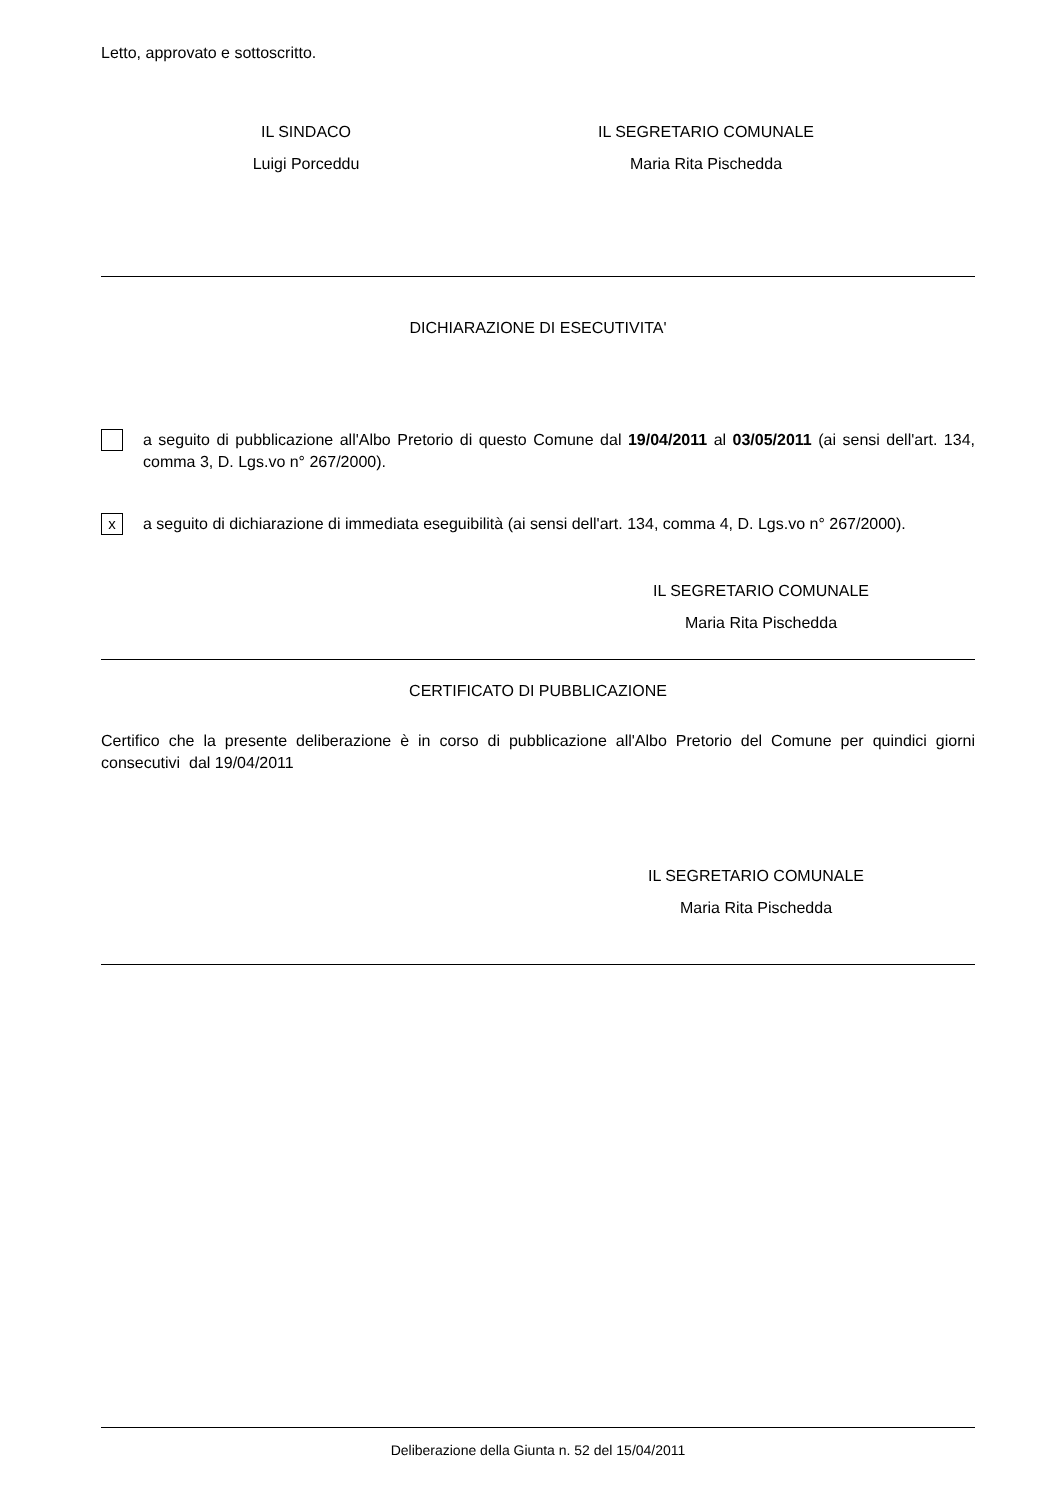Letto, approvato e sottoscritto.
IL SINDACO
Luigi Porceddu
IL SEGRETARIO COMUNALE
Maria Rita Pischedda
DICHIARAZIONE DI ESECUTIVITA'
a seguito di pubblicazione all'Albo Pretorio di questo Comune dal 19/04/2011 al 03/05/2011 (ai sensi dell'art. 134, comma 3, D. Lgs.vo n° 267/2000).
x
a seguito di dichiarazione di immediata eseguibilità (ai sensi dell'art. 134, comma 4, D. Lgs.vo n° 267/2000).
IL SEGRETARIO COMUNALE
Maria Rita Pischedda
CERTIFICATO DI PUBBLICAZIONE
Certifico che la presente deliberazione è in corso di pubblicazione all'Albo Pretorio del Comune per quindici giorni consecutivi dal 19/04/2011
IL SEGRETARIO COMUNALE
Maria Rita Pischedda
Deliberazione della Giunta n. 52 del 15/04/2011